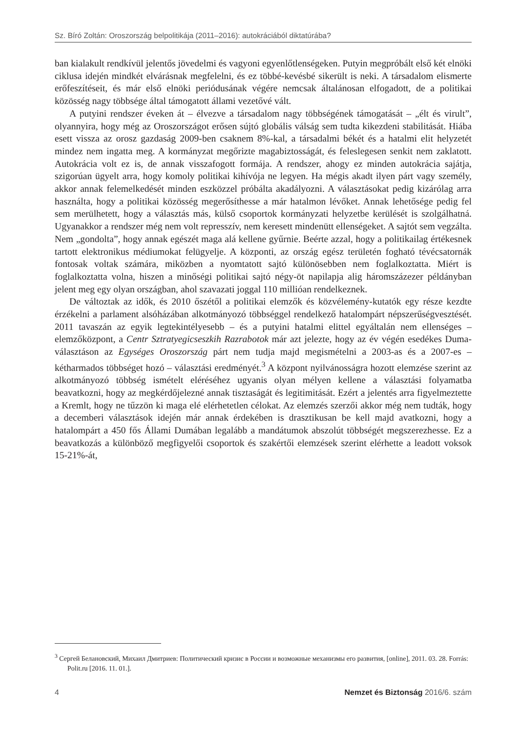Sz. Bíró Zoltán: Oroszország belpolitikája (2011–2016): autokráciából diktatúrába?
ban kialakult rendkívül jelentős jövedelmi és vagyoni egyenlőtlenségeken. Putyin megpróbált első két elnöki ciklusa idején mindkét elvárásnak megfelelni, és ez többé-kevésbé sikerült is neki. A társadalom elismerte erőfeszítéseit, és már első elnöki periódusának végére nemcsak általánosan elfogadott, de a politikai közösség nagy többsége által támogatott állami vezetővé vált.
A putyini rendszer éveken át – élvezve a társadalom nagy többségének támogatását – „élt és virult”, olyannyira, hogy még az Oroszországot erősen sújtó globális válság sem tudta kikezdeni stabilitását. Hiába esett vissza az orosz gazdaság 2009-ben csaknem 8%-kal, a társadalmi békét és a hatalmi elit helyzetét mindez nem ingatta meg. A kormányzat megőrizte magabiztosságát, és feleslegesen senkit nem zaklatott. Autokrácia volt ez is, de annak visszafogott formája. A rendszer, ahogy ez minden autokrácia sajátja, szigorúan ügyelt arra, hogy komoly politikai kihívója ne legyen. Ha mégis akadt ilyen párt vagy személy, akkor annak felemelkedését minden eszközzel próbálta akadályozni. A választásokat pedig kizárólag arra használta, hogy a politikai közösség megerősíthesse a már hatalmon lévőket. Annak lehetősége pedig fel sem merülhetett, hogy a választás más, külső csoportok kormányzati helyzetbe kerülését is szolgálhatná. Ugyanakkor a rendszer még nem volt represszív, nem keresett mindenütt ellenségeket. A sajtót sem vegzálta. Nem „gondolta”, hogy annak egészét maga alá kellene gyűrnie. Beérte azzal, hogy a politikailag értékesnek tartott elektronikus médiumokat felügyelje. A központi, az ország egész területén fogható tévécsatornák fontosak voltak számára, miközben a nyomtatott sajtó különösebben nem foglalkoztatta. Miért is foglalkoztatta volna, hiszen a minőségi politikai sajtó négy-öt napilapja alig háromszázezer példányban jelent meg egy olyan országban, ahol szavazati joggal 110 millióan rendelkeznek.
De változtak az idők, és 2010 őszétől a politikai elemzők és közvélemény-kutatók egy része kezdte érzékelni a parlament alsóházában alkotmányozó többséggel rendelkező hatalompárt népszerűségvesztését. 2011 tavaszán az egyik legtekintélyesebb – és a putyini hatalmi elittel egyáltalán nem ellenséges – elemzőközpont, a Centr Sztratyegicseszkih Razrabotok már azt jelezte, hogy az év végén esedékes Duma-választáson az Egységes Oroszország párt nem tudja majd megismételni a 2003-as és a 2007-es – kétharmados többséget hozó – választási eredményét.<sup>3</sup> A központ nyilvánosságra hozott elemzése szerint az alkotmányozó többség ismételt eléréséhez ugyanis olyan mélyen kellene a választási folyamatba beavatkozni, hogy az megkérdőjelezné annak tisztaságát és legitimitását. Ezért a jelentés arra figyelmeztette a Kremlt, hogy ne tűzzön ki maga elé elérhetetlen célokat. Az elemzés szerzői akkor még nem tudták, hogy a decemberi választások idején már annak érdekében is drasztikusan be kell majd avatkozni, hogy a hatalompárt a 450 fős Állami Dumában legalább a mandátumok abszolút többségét megszerezhesse. Ez a beavatkozás a különböző megfigyelői csoportok és szakértői elemzések szerint elérhette a leadott voksok 15-21%-át,
<sup>3</sup> Сергей Белановский, Михаил Дмитриев: Политический кризис в России и возможные механизмы его развития, [online], 2011. 03. 28. Forrás: Polit.ru [2016. 11. 01.].
4 Nemzet és Biztonság 2016/6. szám